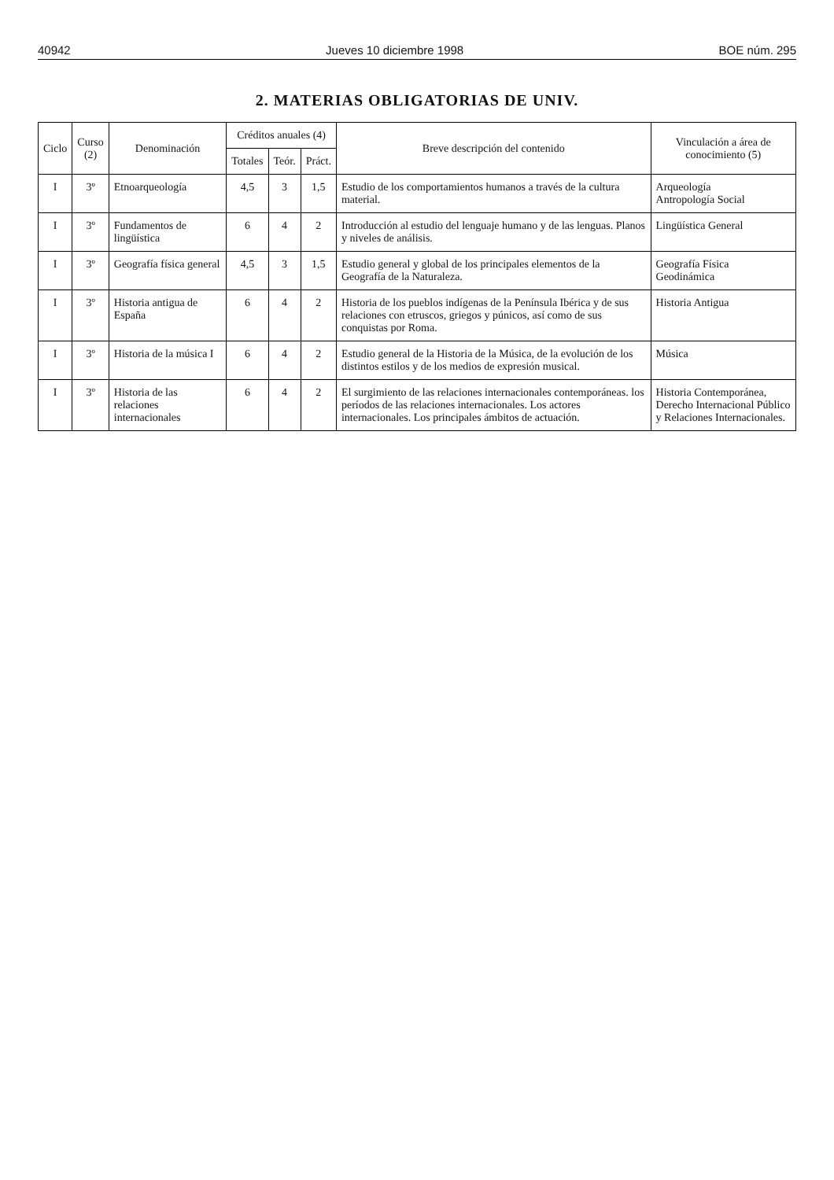40942 Jueves 10 diciembre 1998 BOE núm. 295
2. MATERIAS OBLIGATORIAS DE UNIV.
| Ciclo | Curso (2) | Denominación | Créditos anuales (4) | | | Breve descripción del contenido | Vinculación a área de conocimiento (5) |
| --- | --- | --- | --- | --- | --- | --- | --- |
| | | | Totales | Teór. | Práct. | | |
| I | 3º | Etnoarqueología | 4,5 | 3 | 1,5 | Estudio de los comportamientos humanos a través de la cultura material. | Arqueología Antropología Social |
| I | 3º | Fundamentos de lingüística | 6 | 4 | 2 | Introducción al estudio del lenguaje humano y de las lenguas. Planos y niveles de análisis. | Lingüística General |
| I | 3º | Geografía física general | 4,5 | 3 | 1,5 | Estudio general y global de los principales elementos de la Geografía de la Naturaleza. | Geografía Física Geodinámica |
| I | 3º | Historia antigua de España | 6 | 4 | 2 | Historia de los pueblos indígenas de la Península Ibérica y de sus relaciones con etruscos, griegos y púnicos, así como de sus conquistas por Roma. | Historia Antigua |
| I | 3º | Historia de la música I | 6 | 4 | 2 | Estudio general de la Historia de la Música, de la evolución de los distintos estilos y de los medios de expresión musical. | Música |
| I | 3º | Historia de las relaciones internacionales | 6 | 4 | 2 | El surgimiento de las relaciones internacionales contemporáneas. los períodos de las relaciones internacionales. Los actores internacionales. Los principales ámbitos de actuación. | Historia Contemporánea, Derecho Internacional Público y Relaciones Internacionales. |